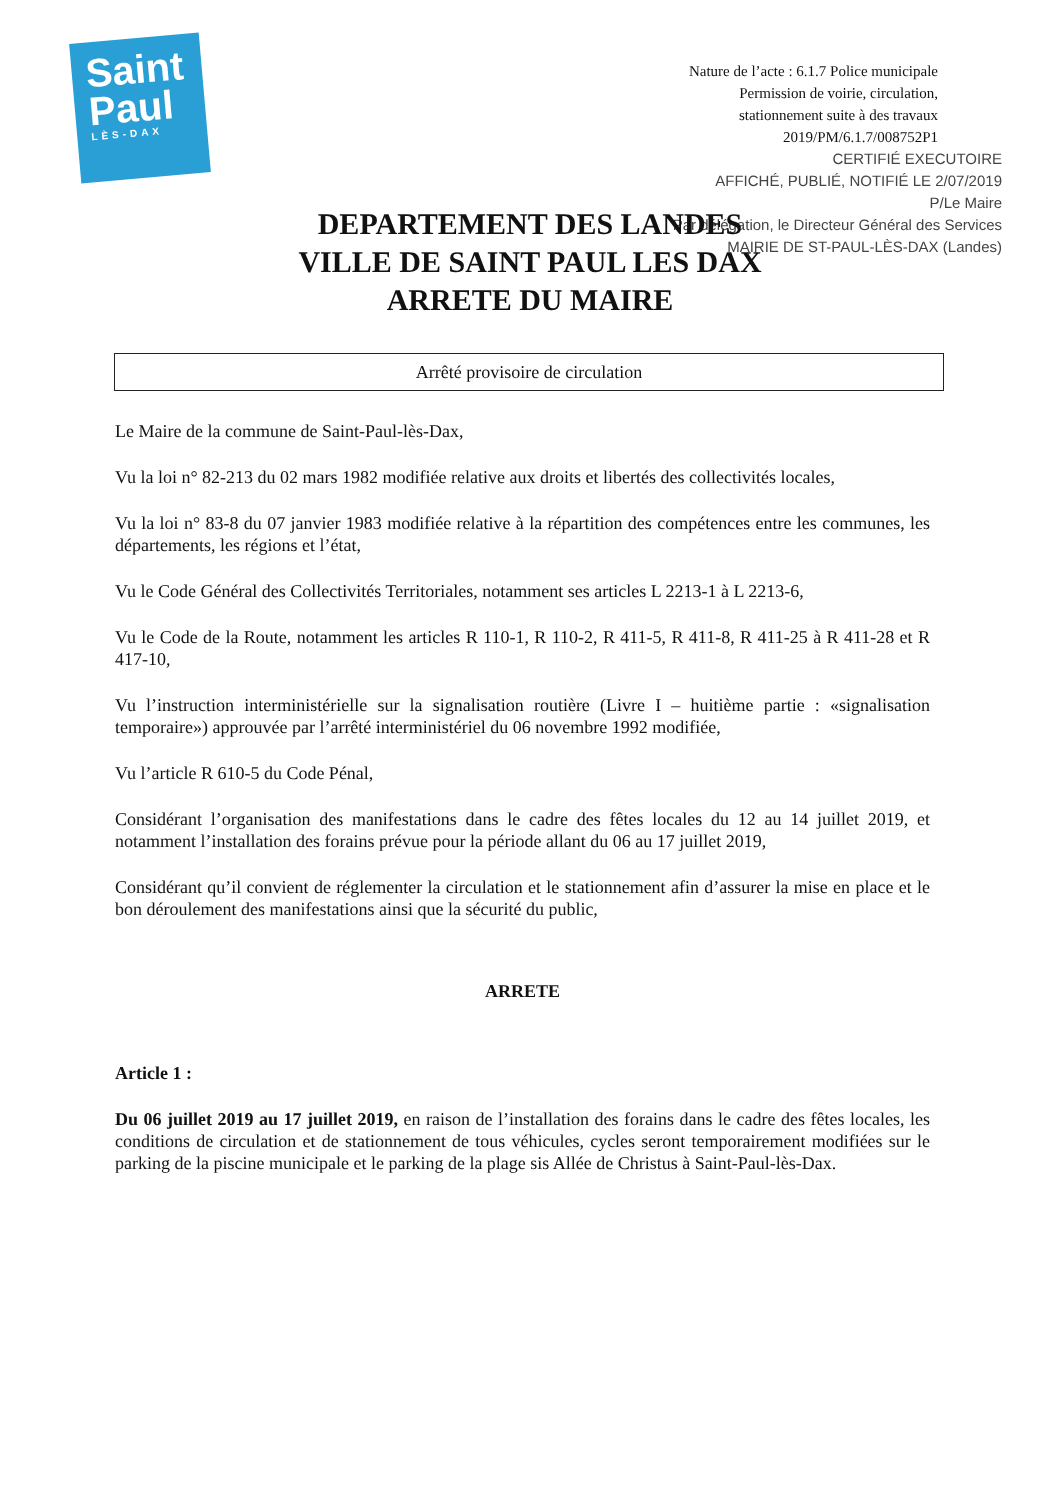Saint
Paul
LÈS-DAX
Nature de l’acte : 6.1.7 Police municipale
Permission de voirie, circulation,
stationnement suite à des travaux
2019/PM/6.1.7/008752P1
CERTIFIÉ EXECUTOIRE
AFFICHÉ, PUBLIÉ, NOTIFIÉ LE 2/07/2019
P/Le Maire
Par délégation, le Directeur Général des Services
MAIRIE DE ST-PAUL-LÈS-DAX (Landes)
DEPARTEMENT DES LANDES
VILLE DE SAINT PAUL LES DAX
ARRETE DU MAIRE
Arrêté provisoire de circulation
Le Maire de la commune de Saint-Paul-lès-Dax,
Vu la loi n° 82-213 du 02 mars 1982 modifiée relative aux droits et libertés des collectivités locales,
Vu la loi n° 83-8 du 07 janvier 1983 modifiée relative à la répartition des compétences entre les communes, les départements, les régions et l’état,
Vu le Code Général des Collectivités Territoriales, notamment ses articles L 2213-1 à L 2213-6,
Vu le Code de la Route, notamment les articles R 110-1, R 110-2, R 411-5, R 411-8, R 411-25 à R 411-28 et R 417-10,
Vu l’instruction interministérielle sur la signalisation routière (Livre I – huitième partie : «signalisation temporaire») approuvée par l’arrêté interministériel du 06 novembre 1992 modifiée,
Vu l’article R 610-5 du Code Pénal,
Considérant l’organisation des manifestations dans le cadre des fêtes locales du 12 au 14 juillet 2019, et notamment l’installation des forains prévue pour la période allant du 06 au 17 juillet 2019,
Considérant qu’il convient de réglementer la circulation et le stationnement afin d’assurer la mise en place et le bon déroulement des manifestations ainsi que la sécurité du public,
ARRETE
Article 1 :
Du 06 juillet 2019 au 17 juillet 2019, en raison de l’installation des forains dans le cadre des fêtes locales, les conditions de circulation et de stationnement de tous véhicules, cycles seront temporairement modifiées sur le parking de la piscine municipale et le parking de la plage sis Allée de Christus à Saint-Paul-lès-Dax.